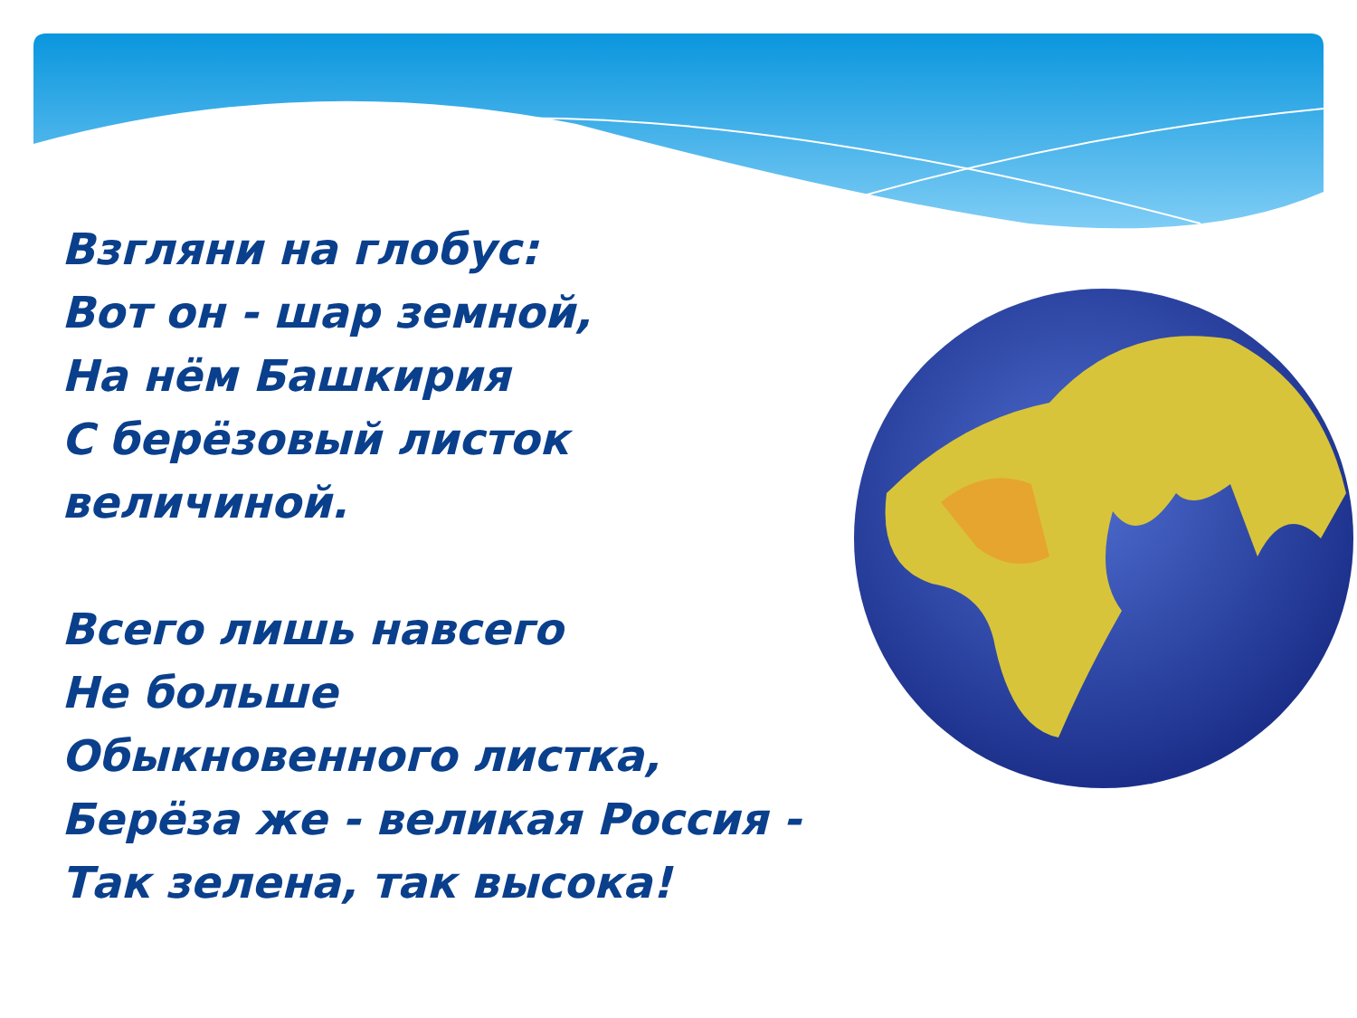Взгляни на глобус:
Вот он - шар земной,
На нём Башкирия
С берёзовый листок величиной.
Всего лишь навсего
Не больше
Обыкновенного листка,
Берёза же - великая Россия -
Так зелена, так высока!